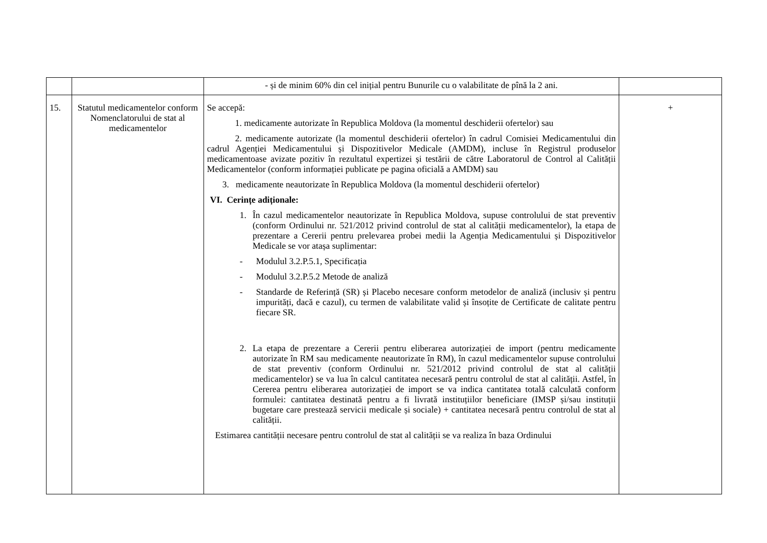| | | - și de minim 60% din cel inițial pentru Bunurile cu o valabilitate de pînă la 2 ani. | |
| 15. | Statutul medicamentelor conform Nomenclatorului de stat al medicamentelor | Se accepă: 1. medicamente autorizate în Republica Moldova (la momentul deschiderii ofertelor) sau 2. medicamente autorizate (la momentul deschiderii ofertelor) în cadrul Comisiei Medicamentului din cadrul Agenției Medicamentului și Dispozitivelor Medicale (AMDM), incluse în Registrul produselor medicamentoase avizate pozitiv în rezultatul expertizei și testării de către Laboratorul de Control al Calității Medicamentelor (conform informației publicate pe pagina oficială a AMDM) sau 3. medicamente neautorizate în Republica Moldova (la momentul deschiderii ofertelor) VI. Cerințe adiționale: 1. În cazul medicamentelor neautorizate în Republica Moldova, supuse controlului de stat preventiv (conform Ordinului nr. 521/2012 privind controlul de stat al calității medicamentelor), la etapa de prezentare a Cererii pentru prelevarea probei medii la Agenția Medicamentului și Dispozitivelor Medicale se vor atașa suplimentar: - Modulul 3.2.P.5.1, Specificația - Modulul 3.2.P.5.2 Metode de analiză - Standarde de Referință (SR) și Placebo necesare conform metodelor de analiză (inclusiv și pentru impurități, dacă e cazul), cu termen de valabilitate valid și însoțite de Certificate de calitate pentru fiecare SR. 2. La etapa de prezentare a Cererii pentru eliberarea autorizației de import (pentru medicamente autorizate în RM sau medicamente neautorizate în RM), în cazul medicamentelor supuse controlului de stat preventiv (conform Ordinului nr. 521/2012 privind controlul de stat al calității medicamentelor) se va lua în calcul cantitatea necesară pentru controlul de stat al calității. Astfel, în Cererea pentru eliberarea autorizației de import se va indica cantitatea totală calculată conform formulei: cantitatea destinată pentru a fi livrată instituțiilor beneficiare (IMSP și/sau instituții bugetare care prestează servicii medicale și sociale) + cantitatea necesară pentru controlul de stat al calității. Estimarea cantității necesare pentru controlul de stat al calității se va realiza în baza Ordinului | + |